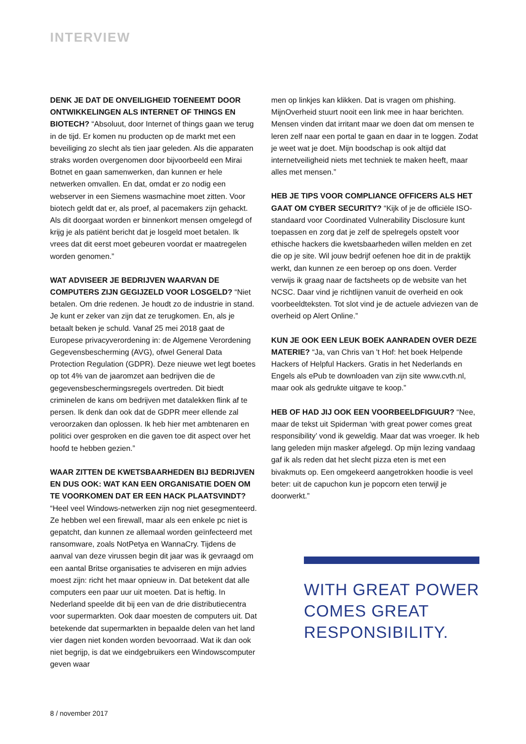INTERVIEW
DENK JE DAT DE ONVEILIGHEID TOENEEMT DOOR ONTWIKKELINGEN ALS INTERNET OF THINGS EN BIOTECH? “Absoluut, door Internet of things gaan we terug in de tijd. Er komen nu producten op de markt met een beveiliging zo slecht als tien jaar geleden. Als die apparaten straks worden overgenomen door bijvoorbeeld een Mirai Botnet en gaan samenwerken, dan kunnen er hele netwerken omvallen. En dat, omdat er zo nodig een webserver in een Siemens wasmachine moet zitten. Voor biotech geldt dat er, als proef, al pacemakers zijn gehackt. Als dit doorgaat worden er binnenkort mensen omgelegd of krijg je als patiënt bericht dat je losgeld moet betalen. Ik vrees dat dit eerst moet gebeuren voordat er maatregelen worden genomen.”
WAT ADVISEER JE BEDRIJVEN WAARVAN DE COMPUTERS ZIJN GEGIJZELD VOOR LOSGELD? “Niet betalen. Om drie redenen. Je houdt zo de industrie in stand. Je kunt er zeker van zijn dat ze terugkomen. En, als je betaalt beken je schuld. Vanaf 25 mei 2018 gaat de Europese privacyverordening in: de Algemene Verordening Gegevens­bescherming (AVG), ofwel General Data Protection Regula­tion (GDPR). Deze nieuwe wet legt boetes op tot 4% van de jaaromzet aan bedrijven die de gegevensbeschermingsregels overtreden. Dit biedt criminelen de kans om bedrijven met datalekken flink af te persen. Ik denk dan ook dat de GDPR meer ellende zal veroorzaken dan oplossen. Ik heb hier met ambtenaren en politici over gesproken en die gaven toe dit aspect over het hoofd te hebben gezien.”
WAAR ZITTEN DE KWETSBAARHEDEN BIJ BEDRIJVEN EN DUS OOK: WAT KAN EEN ORGANISATIE DOEN OM TE VOORKOMEN DAT ER EEN HACK PLAATSVINDT? “Heel veel Windows-netwerken zijn nog niet gesegmen­teerd. Ze hebben wel een firewall, maar als een enkele pc niet is gepatcht, dan kunnen ze allemaal worden geïnfecteerd met ransomware, zoals NotPetya en WannaCry. Tijdens de aanval van deze virussen begin dit jaar was ik gevraagd om een aantal Britse organisaties te adviseren en mijn advies moest zijn: richt het maar opnieuw in. Dat betekent dat alle computers een paar uur uit moeten. Dat is heftig. In Nederland speelde dit bij een van de drie distributiecentra voor supermarkten. Ook daar moesten de computers uit. Dat betekende dat supermarkten in bepaalde delen van het land vier dagen niet konden worden bevoorraad. Wat ik dan ook niet begrijp, is dat we eindgebruikers een Windowscomputer geven waar
men op linkjes kan klikken. Dat is vragen om phishing. MijnOverheid stuurt nooit een link mee in haar berichten. Mensen vinden dat irritant maar we doen dat om mensen te leren zelf naar een portal te gaan en daar in te loggen. Zodat je weet wat je doet. Mijn boodschap is ook altijd dat internetveiligheid niets met techniek te maken heeft, maar alles met mensen.”
HEB JE TIPS VOOR COMPLIANCE OFFICERS ALS HET GAAT OM CYBER SECURITY? “Kijk of je de officiële ISO-standaard voor Coordinated Vulnerability Disclosure kunt toepassen en zorg dat je zelf de spelregels opstelt voor ethische hackers die kwetsbaarheden willen melden en zet die op je site. Wil jouw bedrijf oefenen hoe dit in de praktijk werkt, dan kunnen ze een beroep op ons doen. Verder verwijs ik graag naar de factsheets op de website van het NCSC. Daar vind je richtlijnen vanuit de overheid en ook voorbeeldteksten. Tot slot vind je de actuele adviezen van de overheid op Alert Online.”
KUN JE OOK EEN LEUK BOEK AANRADEN OVER DEZE MATERIE? “Ja, van Chris van 't Hof: het boek Helpende Hackers of Helpful Hackers. Gratis in het Nederlands en Engels als ePub te downloaden van zijn site www.cvth.nl, maar ook als gedrukte uitgave te koop.”
HEB OF HAD JIJ OOK EEN VOORBEELDFIGUUR? “Nee, maar de tekst uit Spiderman ‘with great power comes great responsibility’ vond ik geweldig. Maar dat was vroeger. Ik heb lang geleden mijn masker afgelegd. Op mijn lezing vandaag gaf ik als reden dat het slecht pizza eten is met een bivakmuts op. Een omgekeerd aangetrokken hoodie is veel beter: uit de capuchon kun je popcorn eten terwijl je doorwerkt.”
WITH GREAT POWER COMES GREAT RESPONSIBILITY.
8 / november 2017